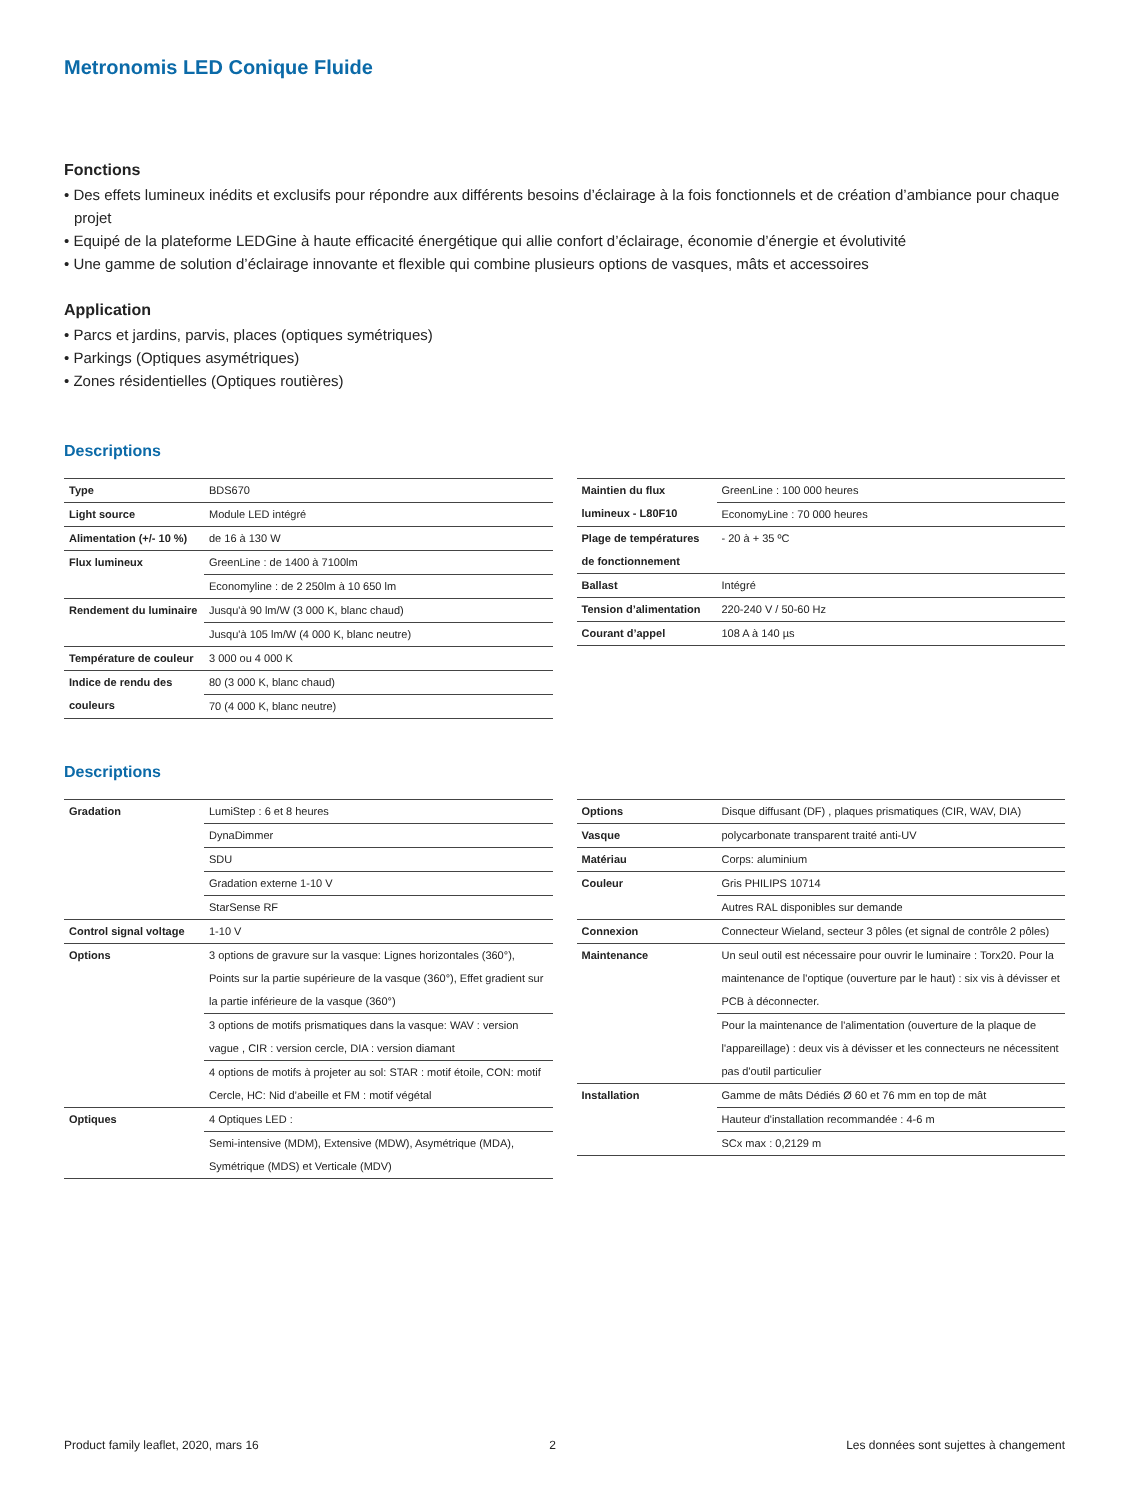Metronomis LED Conique Fluide
Fonctions
• Des effets lumineux inédits et exclusifs pour répondre aux différents besoins d’éclairage à la fois fonctionnels et de création d’ambiance pour chaque projet
• Equipé de la plateforme LEDGine à haute efficacité énergétique qui allie confort d’éclairage, économie d’énergie et évolutivité
• Une gamme de solution d’éclairage innovante et flexible qui combine plusieurs options de vasques, mâts et accessoires
Application
• Parcs et jardins, parvis, places (optiques symétriques)
• Parkings (Optiques asymétriques)
• Zones résidentielles (Optiques routières)
Descriptions
| Type | BDS670 |
| Light source | Module LED intégré |
| Alimentation (+/- 10 %) | de 16 à 130 W |
| Flux lumineux | GreenLine : de 1400 à 7100lm |
| | Economyline : de 2 250lm à 10 650 lm |
| Rendement du luminaire | Jusqu'à 90 lm/W (3 000 K, blanc chaud) |
| | Jusqu'à 105 lm/W (4 000 K, blanc neutre) |
| Température de couleur | 3 000 ou 4 000 K |
| Indice de rendu des couleurs | 80 (3 000 K, blanc chaud) |
| | 70 (4 000 K, blanc neutre) |
| Maintien du flux lumineux - L80F10 | GreenLine : 100 000 heures |
| | EconomyLine : 70 000 heures |
| Plage de températures de fonctionnement | - 20 à + 35 ºC |
| Ballast | Intégré |
| Tension d’alimentation | 220-240 V / 50-60 Hz |
| Courant d’appel | 108 A à 140 µs |
Descriptions
| Gradation | LumiStep : 6 et 8 heures |
| | DynaDimmer |
| | SDU |
| | Gradation externe 1-10 V |
| | StarSense RF |
| Control signal voltage | 1-10 V |
| Options | 3 options de gravure sur la vasque: Lignes horizontales (360°), Points sur la partie supérieure de la vasque (360°), Effet gradient sur la partie inférieure de la vasque (360°) |
| | 3 options de motifs prismatiques dans la vasque: WAV : version vague , CIR : version cercle, DIA : version diamant |
| | 4 options de motifs à projeter au sol: STAR : motif étoile, CON: motif Cercle, HC: Nid d’abeille et FM : motif végétal |
| Optiques | 4 Optiques LED : |
| | Semi-intensive (MDM), Extensive (MDW), Asymétrique (MDA), Symétrique (MDS) et Verticale (MDV) |
| Options | Disque diffusant (DF) , plaques prismatiques (CIR, WAV, DIA) |
| Vasque | polycarbonate transparent traité anti-UV |
| Matériau | Corps: aluminium |
| Couleur | Gris PHILIPS 10714 |
| | Autres RAL disponibles sur demande |
| Connexion | Connecteur Wieland, secteur 3 pôles (et signal de contrôle 2 pôles) |
| Maintenance | Un seul outil est nécessaire pour ouvrir le luminaire : Torx20. Pour la maintenance de l'optique (ouverture par le haut) : six vis à dévisser et PCB à déconnecter. |
| | Pour la maintenance de l'alimentation (ouverture de la plaque de l'appareillage) : deux vis à dévisser et les connecteurs ne nécessitent pas d'outil particulier |
| Installation | Gamme de mâts Dédiés Ø 60 et 76 mm en top de mât |
| | Hauteur d'installation recommandée : 4-6 m |
| | SCx max : 0,2129 m |
Product family leaflet, 2020, mars 16 2 Les données sont sujettes à changement